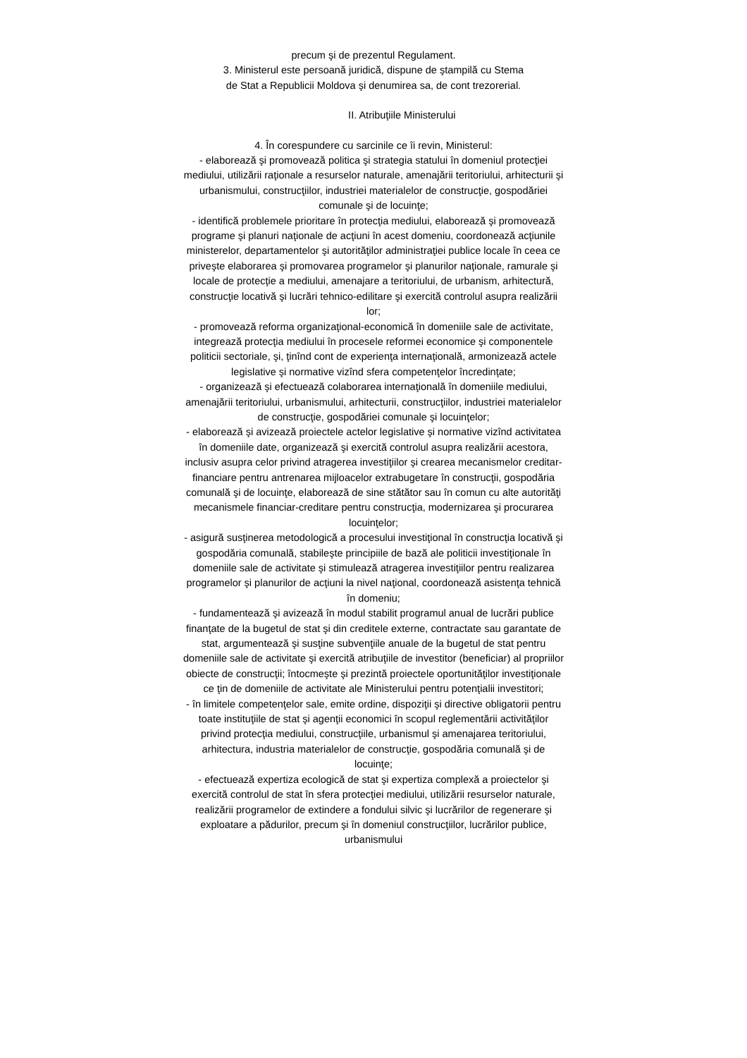precum şi de prezentul Regulament.
3. Ministerul este persoană juridică, dispune de ştampilă cu Stema
de Stat a Republicii Moldova şi denumirea sa, de cont trezorerial.
II. Atribuţiile Ministerului
4. În corespundere cu sarcinile ce îi revin, Ministerul:
- elaborează şi promovează politica şi strategia statului în domeniul protecţiei mediului, utilizării raţionale a resurselor naturale, amenajării teritoriului, arhitecturii şi urbanismului, construcţiilor, industriei materialelor de construcţie, gospodăriei comunale şi de locuinţe;
- identifică problemele prioritare în protecţia mediului, elaborează şi promovează programe şi planuri naţionale de acţiuni în acest domeniu, coordonează acţiunile ministerelor, departamentelor şi autorităţilor administraţiei publice locale în ceea ce priveşte elaborarea şi promovarea programelor şi planurilor naţionale, ramurale şi locale de protecţie a mediului, amenajare a teritoriului, de urbanism, arhitectură, construcţie locativă şi lucrări tehnico-edilitare şi exercită controlul asupra realizării lor;
- promovează reforma organizaţional-economică în domeniile sale de activitate, integrează protecţia mediului în procesele reformei economice şi componentele politicii sectoriale, şi, ţinînd cont de experienţa internaţională, armonizează actele legislative şi normative vizînd sfera competenţelor încredinţate;
- organizează şi efectuează colaborarea internaţională în domeniile mediului, amenajării teritoriului, urbanismului, arhitecturii, construcţiilor, industriei materialelor de construcţie, gospodăriei comunale şi locuinţelor;
- elaborează şi avizează proiectele actelor legislative şi normative vizînd activitatea în domeniile date, organizează şi exercită controlul asupra realizării acestora, inclusiv asupra celor privind atragerea investiţiilor şi crearea mecanismelor creditar-financiare pentru antrenarea mijloacelor extrabugetare în construcţii, gospodăria comunală şi de locuinţe, elaborează de sine stătător sau în comun cu alte autorităţi mecanismele financiar-creditare pentru construcţia, modernizarea şi procurarea locuinţelor;
- asigură susţinerea metodologică a procesului investiţional în construcţia locativă şi gospodăria comunală, stabileşte principiile de bază ale politicii investiţionale în domeniile sale de activitate şi stimulează atragerea investiţiilor pentru realizarea programelor şi planurilor de acţiuni la nivel naţional, coordonează asistenţa tehnică în domeniu;
- fundamentează şi avizează în modul stabilit programul anual de lucrări publice finanţate de la bugetul de stat şi din creditele externe, contractate sau garantate de stat, argumentează şi susţine subvenţiile anuale de la bugetul de stat pentru domeniile sale de activitate şi exercită atribuţiile de investitor (beneficiar) al propriilor obiecte de construcţii; întocmeşte şi prezintă proiectele oportunităţilor investiţionale ce ţin de domeniile de activitate ale Ministerului pentru potenţialii investitori;
- în limitele competenţelor sale, emite ordine, dispoziţii şi directive obligatorii pentru toate instituţiile de stat şi agenţii economici în scopul reglementării activităţilor privind protecţia mediului, construcţiile, urbanismul şi amenajarea teritoriului, arhitectura, industria materialelor de construcţie, gospodăria comunală şi de locuinţe;
- efectuează expertiza ecologică de stat şi expertiza complexă a proiectelor şi exercită controlul de stat în sfera protecţiei mediului, utilizării resurselor naturale, realizării programelor de extindere a fondului silvic şi lucrărilor de regenerare şi exploatare a pădurilor, precum şi în domeniul construcţiilor, lucrărilor publice, urbanismului